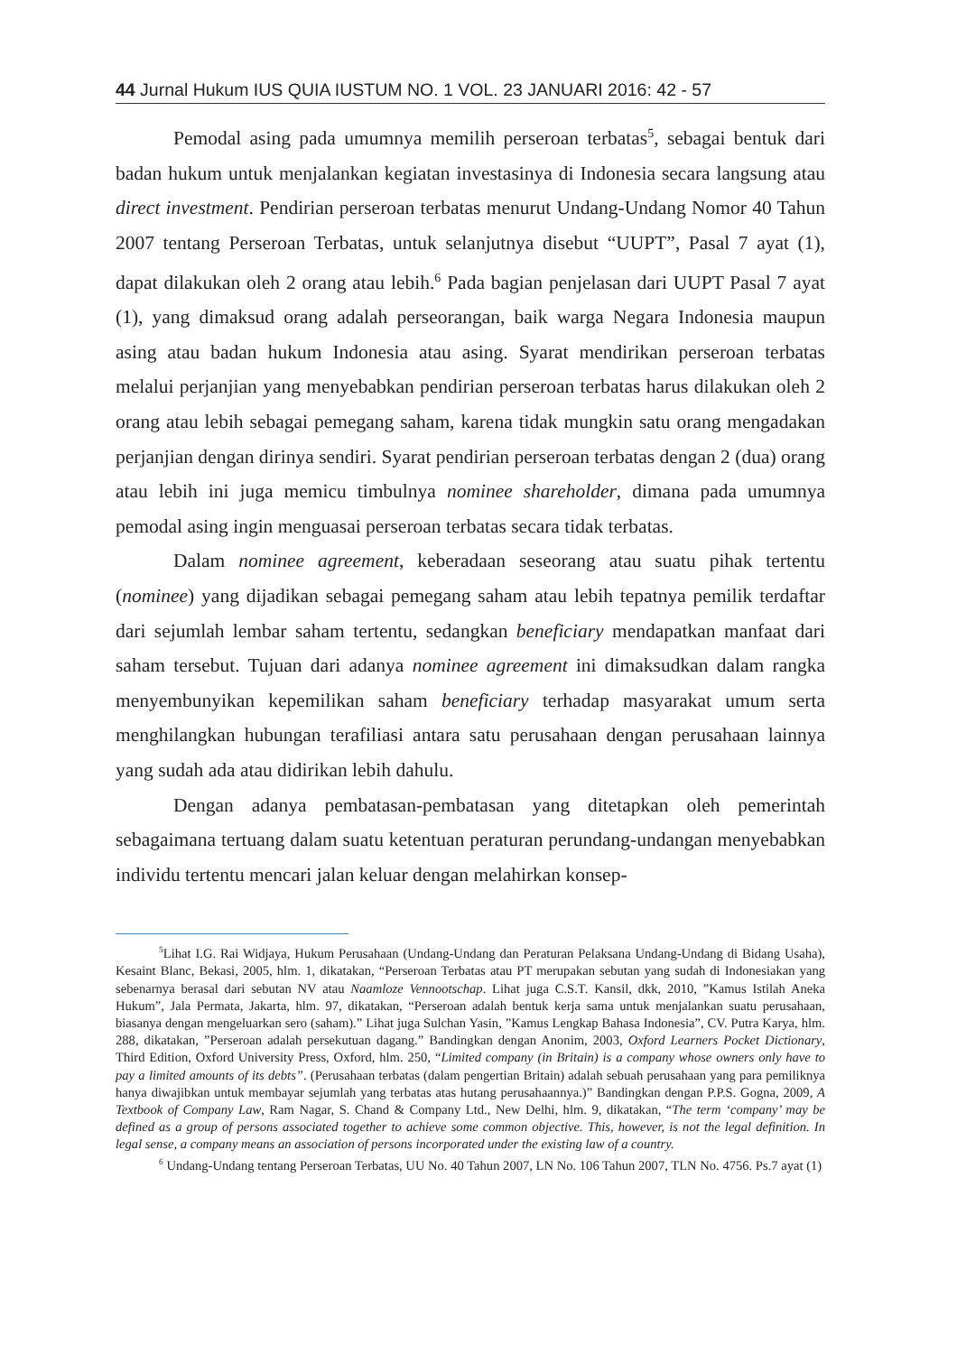44 Jurnal Hukum IUS QUIA IUSTUM NO. 1 VOL. 23 JANUARI 2016: 42 - 57
Pemodal asing pada umumnya memilih perseroan terbatas<sup>5</sup>, sebagai bentuk dari badan hukum untuk menjalankan kegiatan investasinya di Indonesia secara langsung atau direct investment. Pendirian perseroan terbatas menurut Undang-Undang Nomor 40 Tahun 2007 tentang Perseroan Terbatas, untuk selanjutnya disebut “UUPT”, Pasal 7 ayat (1), dapat dilakukan oleh 2 orang atau lebih.<sup>6</sup> Pada bagian penjelasan dari UUPT Pasal 7 ayat (1), yang dimaksud orang adalah perseorangan, baik warga Negara Indonesia maupun asing atau badan hukum Indonesia atau asing. Syarat mendirikan perseroan terbatas melalui perjanjian yang menyebabkan pendirian perseroan terbatas harus dilakukan oleh 2 orang atau lebih sebagai pemegang saham, karena tidak mungkin satu orang mengadakan perjanjian dengan dirinya sendiri. Syarat pendirian perseroan terbatas dengan 2 (dua) orang atau lebih ini juga memicu timbulnya nominee shareholder, dimana pada umumnya pemodal asing ingin menguasai perseroan terbatas secara tidak terbatas.
Dalam nominee agreement, keberadaan seseorang atau suatu pihak tertentu (nominee) yang dijadikan sebagai pemegang saham atau lebih tepatnya pemilik terdaftar dari sejumlah lembar saham tertentu, sedangkan beneficiary mendapatkan manfaat dari saham tersebut. Tujuan dari adanya nominee agreement ini dimaksudkan dalam rangka menyembunyikan kepemilikan saham beneficiary terhadap masyarakat umum serta menghilangkan hubungan terafiliasi antara satu perusahaan dengan perusahaan lainnya yang sudah ada atau didirikan lebih dahulu.
Dengan adanya pembatasan-pembatasan yang ditetapkan oleh pemerintah sebagaimana tertuang dalam suatu ketentuan peraturan perundang-undangan menyebabkan individu tertentu mencari jalan keluar dengan melahirkan konsep-
<sup>5</sup> Lihat I.G. Rai Widjaya, Hukum Perusahaan (Undang-Undang dan Peraturan Pelaksana Undang-Undang di Bidang Usaha), Kesaint Blanc, Bekasi, 2005, hlm. 1, dikatakan, “Perseroan Terbatas atau PT merupakan sebutan yang sudah di Indonesiakan yang sebenarnya berasal dari sebutan NV atau Naamloze Vennootschap. Lihat juga C.S.T. Kansil, dkk, 2010, ”Kamus Istilah Aneka Hukum”, Jala Permata, Jakarta, hlm. 97, dikatakan, “Perseroan adalah bentuk kerja sama untuk menjalankan suatu perusahaan, biasanya dengan mengeluarkan sero (saham).” Lihat juga Sulchan Yasin, ”Kamus Lengkap Bahasa Indonesia”, CV. Putra Karya, hlm. 288, dikatakan, ”Perseroan adalah persekutuan dagang.” Bandingkan dengan Anonim, 2003, Oxford Learners Pocket Dictionary, Third Edition, Oxford University Press, Oxford, hlm. 250, “Limited company (in Britain) is a company whose owners only have to pay a limited amounts of its debts”. (Perusahaan terbatas (dalam pengertian Britain) adalah sebuah perusahaan yang para pemiliknya hanya diwajibkan untuk membayar sejumlah yang terbatas atas hutang perusahaannya.)” Bandingkan dengan P.P.S. Gogna, 2009, A Textbook of Company Law, Ram Nagar, S. Chand & Company Ltd., New Delhi, hlm. 9, dikatakan, “The term ‘company’ may be defined as a group of persons associated together to achieve some common objective. This, however, is not the legal definition. In legal sense, a company means an association of persons incorporated under the existing law of a country.
<sup>6</sup> Undang-Undang tentang Perseroan Terbatas, UU No. 40 Tahun 2007, LN No. 106 Tahun 2007, TLN No. 4756. Ps.7 ayat (1)